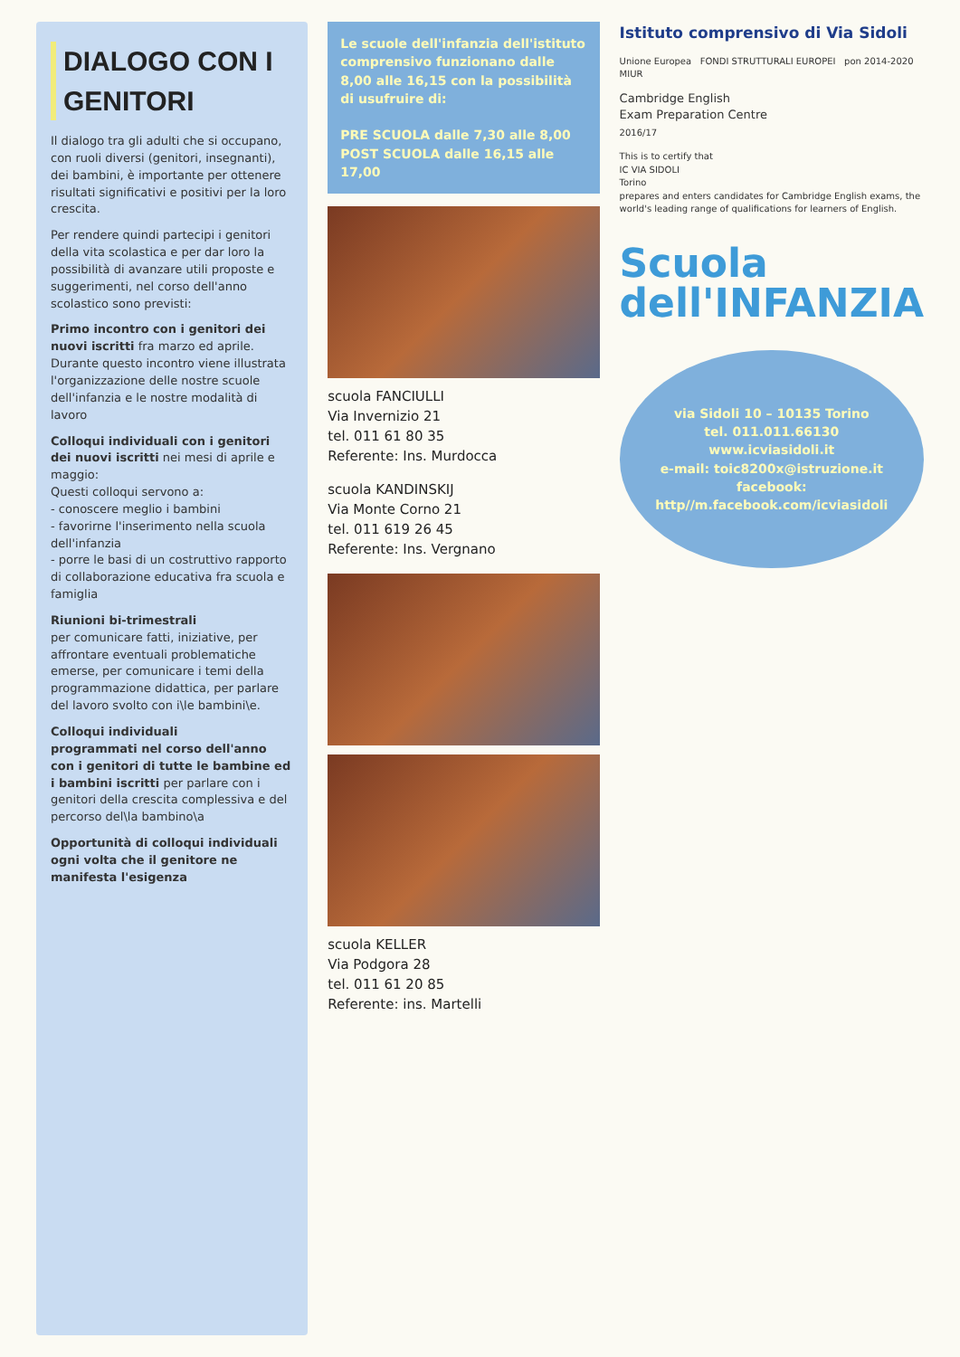DIALOGO CON I GENITORI
Il dialogo tra gli adulti che si occupano, con ruoli diversi (genitori, insegnanti), dei bambini, è importante per ottenere risultati significativi e positivi per la loro crescita.
Per rendere quindi partecipi i genitori della vita scolastica e per dar loro la possibilità di avanzare utili proposte e suggerimenti, nel corso dell'anno scolastico sono previsti:
Primo incontro con i genitori dei nuovi iscritti fra marzo ed aprile. Durante questo incontro viene illustrata l'organizzazione delle nostre scuole dell'infanzia e le nostre modalità di lavoro
Colloqui individuali con i genitori dei nuovi iscritti nei mesi di aprile e maggio:
Questi colloqui servono a:
- conoscere meglio i bambini
- favorirne l'inserimento nella scuola dell'infanzia
- porre le basi di un costruttivo rapporto di collaborazione educativa fra scuola e famiglia
Riunioni bi-trimestrali
per comunicare fatti, iniziative, per affrontare eventuali problematiche emerse, per comunicare i temi della programmazione didattica, per parlare del lavoro svolto con i\le bambini\e.
Colloqui individuali
programmati nel corso dell'anno con i genitori di tutte le bambine ed i bambini iscritti per parlare con i genitori della crescita complessiva e del percorso del\la bambino\a
Opportunità di colloqui individuali
ogni volta che il genitore ne manifesta l'esigenza
Le scuole dell'infanzia dell'istituto comprensivo funzionano dalle 8,00 alle 16,15 con la possibilità di usufruire di:
PRE SCUOLA dalle 7,30 alle 8,00
POST SCUOLA dalle 16,15 alle 17,00
scuola FANCIULLI
Via Invernizio 21
tel. 011 61 80 35
Referente: Ins. Murdocca
scuola KANDINSKIJ
Via Monte Corno 21
tel. 011 619 26 45
Referente: Ins. Vergnano
scuola KELLER
Via Podgora 28
tel. 011 61 20 85
Referente: ins. Martelli
Istituto comprensivo di Via Sidoli
Unione Europea FONDI STRUTTURALI EUROPEI pon 2014-2020 MIUR
Cambridge English
Exam Preparation Centre
2016/17
This is to certify that
IC VIA SIDOLI
Torino
prepares and enters candidates for Cambridge English exams, the world's leading range of qualifications for learners of English.
Scuola
dell'INFANZIA
via Sidoli 10 – 10135 Torino
tel. 011.011.66130
www.icviasidoli.it
e-mail: toic8200x@istruzione.it
facebook: http//m.facebook.com/icviasidoli